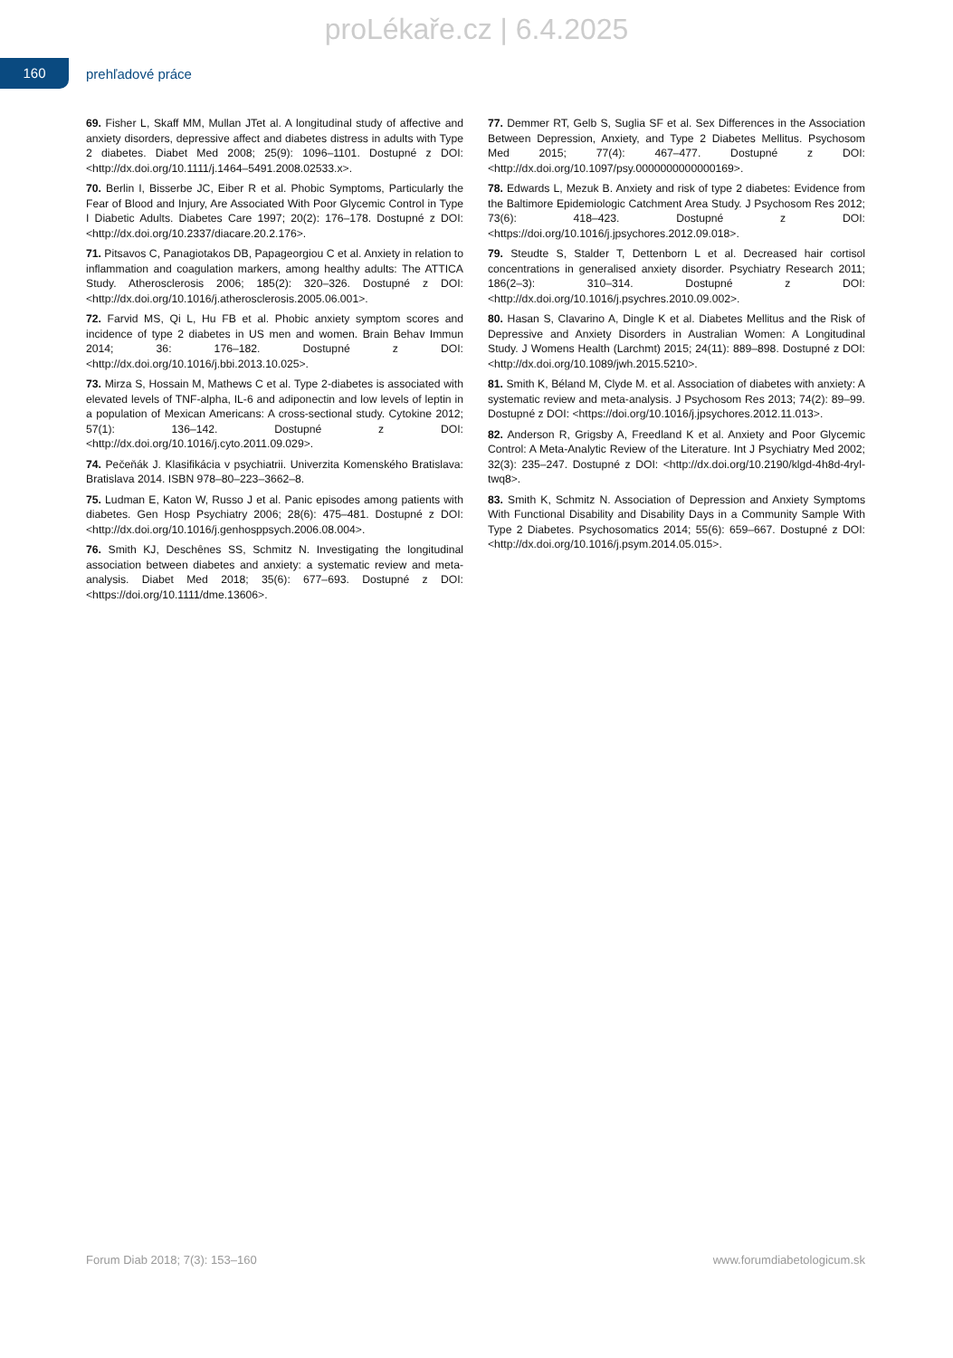proLékaře.cz | 6.4.2025
160
prehľadové práce
69. Fisher L, Skaff MM, Mullan JTet al. A longitudinal study of affective and anxiety disorders, depressive affect and diabetes distress in adults with Type 2 diabetes. Diabet Med 2008; 25(9): 1096–1101. Dostupné z DOI: <http://dx.doi.org/10.1111/j.1464–5491.2008.02533.x>.
70. Berlin I, Bisserbe JC, Eiber R et al. Phobic Symptoms, Particularly the Fear of Blood and Injury, Are Associated With Poor Glycemic Control in Type I Diabetic Adults. Diabetes Care 1997; 20(2): 176–178. Dostupné z DOI: <http://dx.doi.org/10.2337/diacare.20.2.176>.
71. Pitsavos C, Panagiotakos DB, Papageorgiou C et al. Anxiety in relation to inflammation and coagulation markers, among healthy adults: The ATTICA Study. Atherosclerosis 2006; 185(2): 320–326. Dostupné z DOI: <http://dx.doi.org/10.1016/j.atherosclerosis.2005.06.001>.
72. Farvid MS, Qi L, Hu FB et al. Phobic anxiety symptom scores and incidence of type 2 diabetes in US men and women. Brain Behav Immun 2014; 36: 176–182. Dostupné z DOI: <http://dx.doi.org/10.1016/j.bbi.2013.10.025>.
73. Mirza S, Hossain M, Mathews C et al. Type 2-diabetes is associated with elevated levels of TNF-alpha, IL-6 and adiponectin and low levels of leptin in a population of Mexican Americans: A cross-sectional study. Cytokine 2012; 57(1): 136–142. Dostupné z DOI: <http://dx.doi.org/10.1016/j.cyto.2011.09.029>.
74. Pečeňák J. Klasifikácia v psychiatrii. Univerzita Komenského Bratislava: Bratislava 2014. ISBN 978–80–223–3662–8.
75. Ludman E, Katon W, Russo J et al. Panic episodes among patients with diabetes. Gen Hosp Psychiatry 2006; 28(6): 475–481. Dostupné z DOI: <http://dx.doi.org/10.1016/j.genhosppsych.2006.08.004>.
76. Smith KJ, Deschênes SS, Schmitz N. Investigating the longitudinal association between diabetes and anxiety: a systematic review and meta-analysis. Diabet Med 2018; 35(6): 677–693. Dostupné z DOI: <https://doi.org/10.1111/dme.13606>.
77. Demmer RT, Gelb S, Suglia SF et al. Sex Differences in the Association Between Depression, Anxiety, and Type 2 Diabetes Mellitus. Psychosom Med 2015; 77(4): 467–477. Dostupné z DOI: <http://dx.doi.org/10.1097/psy.0000000000000169>.
78. Edwards L, Mezuk B. Anxiety and risk of type 2 diabetes: Evidence from the Baltimore Epidemiologic Catchment Area Study. J Psychosom Res 2012; 73(6): 418–423. Dostupné z DOI: <https://doi.org/10.1016/j.jpsychores.2012.09.018>.
79. Steudte S, Stalder T, Dettenborn L et al. Decreased hair cortisol concentrations in generalised anxiety disorder. Psychiatry Research 2011; 186(2–3): 310–314. Dostupné z DOI: <http://dx.doi.org/10.1016/j.psychres.2010.09.002>.
80. Hasan S, Clavarino A, Dingle K et al. Diabetes Mellitus and the Risk of Depressive and Anxiety Disorders in Australian Women: A Longitudinal Study. J Womens Health (Larchmt) 2015; 24(11): 889–898. Dostupné z DOI: <http://dx.doi.org/10.1089/jwh.2015.5210>.
81. Smith K, Béland M, Clyde M. et al. Association of diabetes with anxiety: A systematic review and meta-analysis. J Psychosom Res 2013; 74(2): 89–99. Dostupné z DOI: <https://doi.org/10.1016/j.jpsychores.2012.11.013>.
82. Anderson R, Grigsby A, Freedland K et al. Anxiety and Poor Glycemic Control: A Meta-Analytic Review of the Literature. Int J Psychiatry Med 2002; 32(3): 235–247. Dostupné z DOI: <http://dx.doi.org/10.2190/klgd-4h8d-4ryl-twq8>.
83. Smith K, Schmitz N. Association of Depression and Anxiety Symptoms With Functional Disability and Disability Days in a Community Sample With Type 2 Diabetes. Psychosomatics 2014; 55(6): 659–667. Dostupné z DOI: <http://dx.doi.org/10.1016/j.psym.2014.05.015>.
Forum Diab 2018; 7(3): 153–160 www.forumdiabetologicum.sk